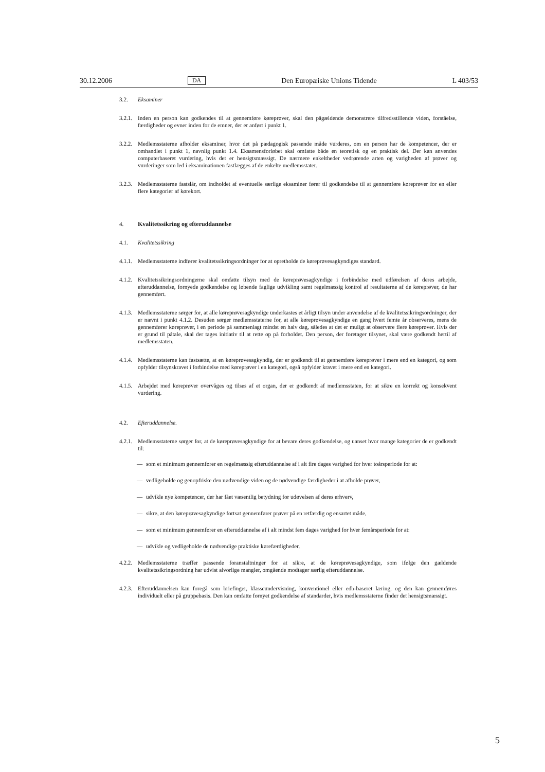30.12.2006 DA Den Europæiske Unions Tidende L 403/53
3.2. Eksaminer
3.2.1. Inden en person kan godkendes til at gennemføre køreprøver, skal den pågældende demonstrere tilfredsstillende viden, forståelse, færdigheder og evner inden for de emner, der er anført i punkt 1.
3.2.2. Medlemsstaterne afholder eksaminer, hvor det på pædagogisk passende måde vurderes, om en person har de kompetencer, der er omhandlet i punkt 1, navnlig punkt 1.4. Eksamensforløbet skal omfatte både en teoretisk og en praktisk del. Der kan anvendes computerbaseret vurdering, hvis det er hensigtsmæssigt. De nærmere enkeltheder vedrørende arten og varigheden af prøver og vurderinger som led i eksaminationen fastlægges af de enkelte medlemsstater.
3.2.3. Medlemsstaterne fastslår, om indholdet af eventuelle særlige eksaminer fører til godkendelse til at gennemføre køreprøver for en eller flere kategorier af kørekort.
4. Kvalitetssikring og efteruddannelse
4.1. Kvalitetssikring
4.1.1. Medlemsstaterne indfører kvalitetssikringsordninger for at opretholde de køreprøvesagkyndiges standard.
4.1.2. Kvalitetssikringsordningerne skal omfatte tilsyn med de køreprøvesagkyndige i forbindelse med udførelsen af deres arbejde, efteruddannelse, fornyede godkendelse og løbende faglige udvikling samt regelmæssig kontrol af resultaterne af de køreprøver, de har gennemført.
4.1.3. Medlemsstaterne sørger for, at alle køreprøvesagkyndige underkastes et årligt tilsyn under anvendelse af de kvalitetssikringsordninger, der er nævnt i punkt 4.1.2. Desuden sørger medlemsstaterne for, at alle køreprøvesagkyndige en gang hvert femte år observeres, mens de gennemfører køreprøver, i en periode på sammenlagt mindst en halv dag, således at det er muligt at observere flere køreprøver. Hvis der er grund til påtale, skal der tages initiativ til at rette op på forholdet. Den person, der foretager tilsynet, skal være godkendt hertil af medlemsstaten.
4.1.4. Medlemsstaterne kan fastsætte, at en køreprøvesagkyndig, der er godkendt til at gennemføre køreprøver i mere end en kategori, og som opfylder tilsynskravet i forbindelse med køreprøver i en kategori, også opfylder kravet i mere end en kategori.
4.1.5. Arbejdet med køreprøver overvåges og tilses af et organ, der er godkendt af medlemsstaten, for at sikre en korrekt og konsekvent vurdering.
4.2. Efteruddannelse.
4.2.1. Medlemsstaterne sørger for, at de køreprøvesagkyndige for at bevare deres godkendelse, og uanset hvor mange kategorier de er godkendt til:
— som et minimum gennemfører en regelmæssig efteruddannelse af i alt fire dages varighed for hver toårsperiode for at:
— vedligeholde og genopfriske den nødvendige viden og de nødvendige færdigheder i at afholde prøver,
— udvikle nye kompetencer, der har fået væsentlig betydning for udøvelsen af deres erhverv,
— sikre, at den køreprøvesagkyndige fortsat gennemfører prøver på en retfærdig og ensartet måde,
— som et minimum gennemfører en efteruddannelse af i alt mindst fem dages varighed for hver femårsperiode for at:
— udvikle og vedligeholde de nødvendige praktiske kørefærdigheder.
4.2.2. Medlemsstaterne træffer passende foranstaltninger for at sikre, at de køreprøvesagkyndige, som ifølge den gældende kvalitetssikringsordning har udvist alvorlige mangler, omgående modtager særlig efteruddannelse.
4.2.3. Efteruddannelsen kan foregå som briefinger, klasseundervisning, konventionel eller edb-baseret læring, og den kan gennemføres individuelt eller på gruppebasis. Den kan omfatte fornyet godkendelse af standarder, hvis medlemsstaterne finder det hensigtsmæssigt.
5